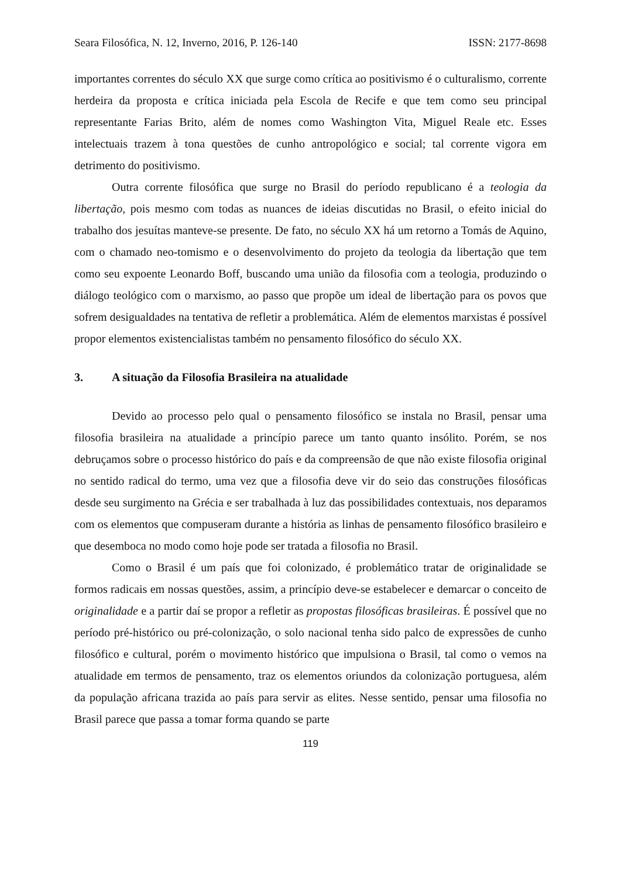Seara Filosófica, N. 12, Inverno, 2016, P. 126-140 ISSN: 2177-8698
importantes correntes do século XX que surge como crítica ao positivismo é o culturalismo, corrente herdeira da proposta e crítica iniciada pela Escola de Recife e que tem como seu principal representante Farias Brito, além de nomes como Washington Vita, Miguel Reale etc. Esses intelectuais trazem à tona questões de cunho antropológico e social; tal corrente vigora em detrimento do positivismo.
Outra corrente filosófica que surge no Brasil do período republicano é a teologia da libertação, pois mesmo com todas as nuances de ideias discutidas no Brasil, o efeito inicial do trabalho dos jesuítas manteve-se presente. De fato, no século XX há um retorno a Tomás de Aquino, com o chamado neo-tomismo e o desenvolvimento do projeto da teologia da libertação que tem como seu expoente Leonardo Boff, buscando uma união da filosofia com a teologia, produzindo o diálogo teológico com o marxismo, ao passo que propõe um ideal de libertação para os povos que sofrem desigualdades na tentativa de refletir a problemática. Além de elementos marxistas é possível propor elementos existencialistas também no pensamento filosófico do século XX.
3. A situação da Filosofia Brasileira na atualidade
Devido ao processo pelo qual o pensamento filosófico se instala no Brasil, pensar uma filosofia brasileira na atualidade a princípio parece um tanto quanto insólito. Porém, se nos debruçamos sobre o processo histórico do país e da compreensão de que não existe filosofia original no sentido radical do termo, uma vez que a filosofia deve vir do seio das construções filosóficas desde seu surgimento na Grécia e ser trabalhada à luz das possibilidades contextuais, nos deparamos com os elementos que compuseram durante a história as linhas de pensamento filosófico brasileiro e que desemboca no modo como hoje pode ser tratada a filosofia no Brasil.
Como o Brasil é um país que foi colonizado, é problemático tratar de originalidade se formos radicais em nossas questões, assim, a princípio deve-se estabelecer e demarcar o conceito de originalidade e a partir daí se propor a refletir as propostas filosóficas brasileiras. É possível que no período pré-histórico ou pré-colonização, o solo nacional tenha sido palco de expressões de cunho filosófico e cultural, porém o movimento histórico que impulsiona o Brasil, tal como o vemos na atualidade em termos de pensamento, traz os elementos oriundos da colonização portuguesa, além da população africana trazida ao país para servir as elites. Nesse sentido, pensar uma filosofia no Brasil parece que passa a tomar forma quando se parte
119